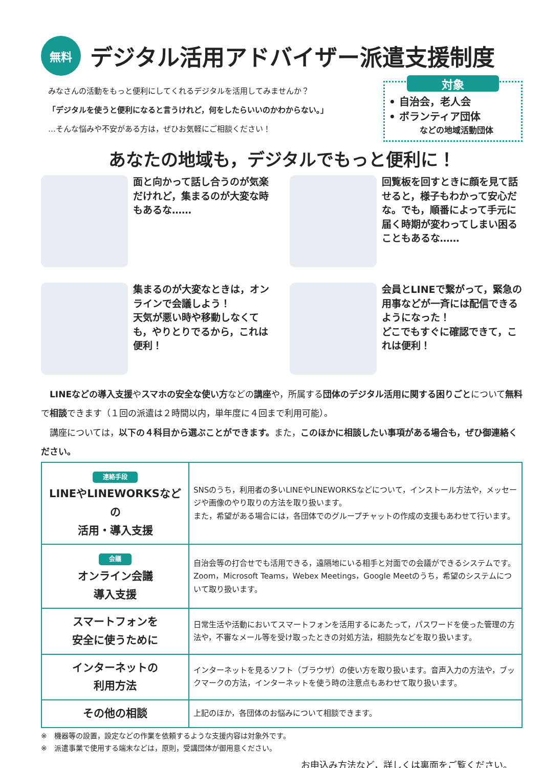無料
デジタル活用アドバイザー派遣支援制度
みなさんの活動をもっと便利にしてくれるデジタルを活用してみませんか？
「デジタルを使うと便利になると言うけれど，何をしたらいいのかわからない。」
…そんな悩みや不安がある方は，ぜひお気軽にご相談ください！
対象
• 自治会，老人会
• ボランティア団体
などの地域活動団体
あなたの地域も，デジタルでもっと便利に！
面と向かって話し合うのが気楽だけれど，集まるのが大変な時もあるな……
回覧板を回すときに顔を見て話せると，様子もわかって安心だな。でも，順番によって手元に届く時期が変わってしまい困ることもあるな……
集まるのが大変なときは，オンラインで会議しよう！
天気が悪い時や移動しなくても，やりとりでるから，これは便利！
会員とLINEで繋がって，緊急の用事などが一斉には配信できるようになった！
どこでもすぐに確認できて，これは便利！
　LINEなどの導入支援やスマホの安全な使い方などの講座や，所属する団体のデジタル活用に関する困りごとについて無料で相談できます（１回の派遣は２時間以内，単年度に４回まで利用可能）。
　講座については，以下の４科目から選ぶことができます。また，このほかに相談したい事項がある場合も，ぜひ御連絡ください。
| 連絡手段 LINEやLINEWORKSなどの 活用・導入支援 | SNSのうち，利用者の多いLINEやLINEWORKSなどについて，インストール方法や，メッセージや画像のやり取りの方法を取り扱います。 また，希望がある場合には，各団体でのグループチャットの作成の支援もあわせて行います。 |
| 会議 オンライン会議 導入支援 | 自治会等の打合せでも活用できる，遠隔地にいる相手と対面での会議ができるシステムです。 Zoom，Microsoft Teams，Webex Meetings，Google Meetのうち，希望のシステムについて取り扱います。 |
| スマートフォンを 安全に使うために | 日常生活や活動においてスマートフォンを活用するにあたって，パスワードを使った管理の方法や，不審なメール等を受け取ったときの対処方法，相談先などを取り扱います。 |
| インターネットの 利用方法 | インターネットを見るソフト（ブラウザ）の使い方を取り扱います。音声入力の方法や，ブックマークの方法，インターネットを使う時の注意点もあわせて取り扱います。 |
| その他の相談 | 上記のほか，各団体のお悩みについて相談できます。 |
※　機器等の設置，設定などの作業を依頼するような支援内容は対象外です。
※　派遣事業で使用する端末などは，原則，受講団体が御用意ください。
お申込み方法など，詳しくは裏面をご覧ください。